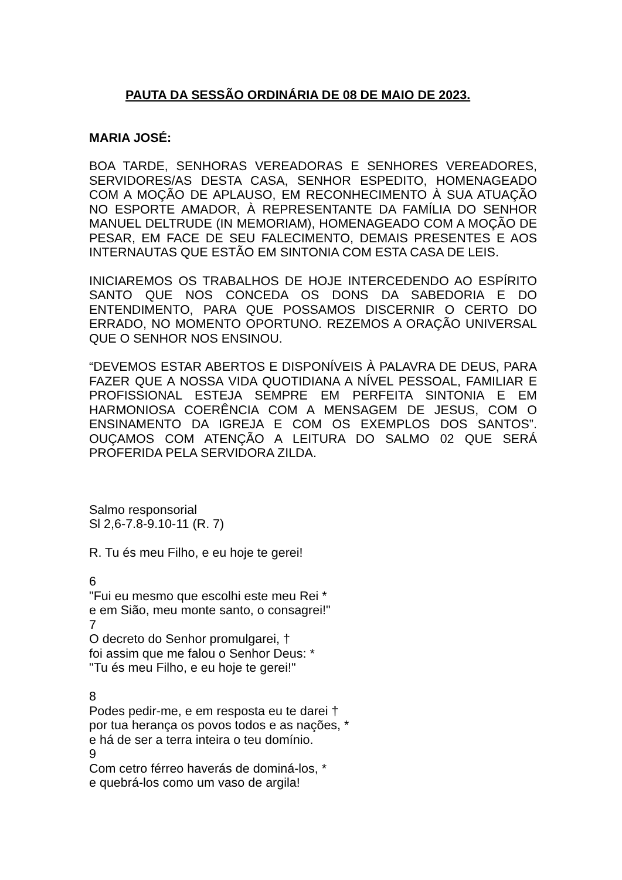PAUTA DA SESSÃO ORDINÁRIA DE 08 DE MAIO DE 2023.
MARIA JOSÉ:
BOA TARDE, SENHORAS VEREADORAS E SENHORES VEREADORES, SERVIDORES/AS DESTA CASA, SENHOR ESPEDITO, HOMENAGEADO COM A MOÇÃO DE APLAUSO, EM RECONHECIMENTO À SUA ATUAÇÃO NO ESPORTE AMADOR, À REPRESENTANTE DA FAMÍLIA DO SENHOR MANUEL DELTRUDE (IN MEMORIAM), HOMENAGEADO COM A MOÇÃO DE PESAR, EM FACE DE SEU FALECIMENTO, DEMAIS PRESENTES E AOS INTERNAUTAS QUE ESTÃO EM SINTONIA COM ESTA CASA DE LEIS.
INICIAREMOS OS TRABALHOS DE HOJE INTERCEDENDO AO ESPÍRITO SANTO QUE NOS CONCEDA OS DONS DA SABEDORIA E DO ENTENDIMENTO, PARA QUE POSSAMOS DISCERNIR O CERTO DO ERRADO, NO MOMENTO OPORTUNO. REZEMOS A ORAÇÃO UNIVERSAL QUE O SENHOR NOS ENSINOU.
“DEVEMOS ESTAR ABERTOS E DISPONÍVEIS À PALAVRA DE DEUS, PARA FAZER QUE A NOSSA VIDA QUOTIDIANA A NÍVEL PESSOAL, FAMILIAR E PROFISSIONAL ESTEJA SEMPRE EM PERFEITA SINTONIA E EM HARMONIOSA COERÊNCIA COM A MENSAGEM DE JESUS, COM O ENSINAMENTO DA IGREJA E COM OS EXEMPLOS DOS SANTOS”. OUÇAMOS COM ATENÇÃO A LEITURA DO SALMO 02 QUE SERÁ PROFERIDA PELA SERVIDORA ZILDA.
Salmo responsorial
Sl 2,6-7.8-9.10-11 (R. 7)
R. Tu és meu Filho, e eu hoje te gerei!
6
"Fui eu mesmo que escolhi este meu Rei *
e em Sião, meu monte santo, o consagrei!"
7
O decreto do Senhor promulgarei, †
foi assim que me falou o Senhor Deus: *
"Tu és meu Filho, e eu hoje te gerei!"
8
Podes pedir-me, e em resposta eu te darei †
por tua herança os povos todos e as nações, *
e há de ser a terra inteira o teu domínio.
9
Com cetro férreo haverás de dominá-los, *
e quebrá-los como um vaso de argila!